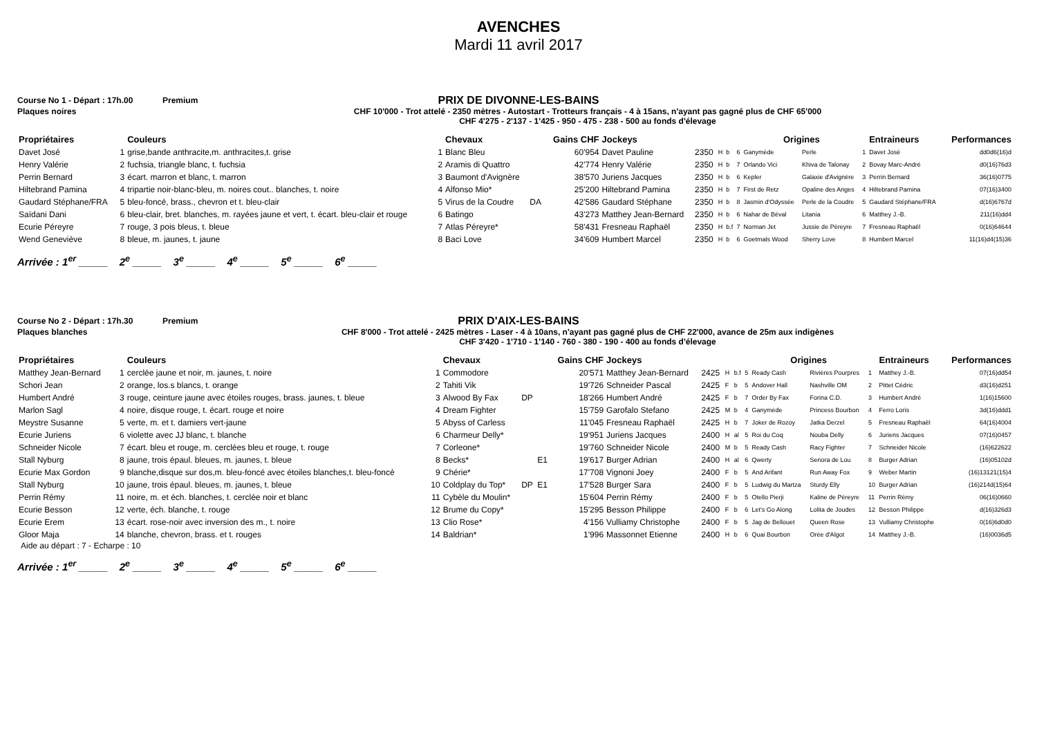AVENCHES
Mardi 11 avril 2017
Course No 1 - Départ : 17h.00
Premium
PRIX DE DIVONNE-LES-BAINS
Plaques noires
CHF 10'000 - Trot attelé - 2350 mètres - Autostart - Trotteurs français - 4 à 15ans, n'ayant pas gagné plus de CHF 65'000
CHF 4'275 - 2'137 - 1'425 - 950 - 475 - 238 - 500 au fonds d'élevage
| Propriétaires | | Couleurs | | Chevaux | | | Gains CHF | Jockeys | | | | | Origines | | | Entraineurs | Performances |
| --- | --- | --- | --- | --- | --- | --- | --- | --- | --- | --- | --- | --- | --- | --- | --- | --- | --- |
| Davet José | 1 | grise,bande anthracite,m. anthracites,t. grise | 1 | Blanc Bleu | | | 60'954 | Davet Pauline | 2350 | H | b | 6 | Ganymède | Perle | 1 | Davet José | dd0d6(16)d |
| Henry Valérie | 2 | fuchsia, triangle blanc, t. fuchsia | 2 | Aramis di Quattro | | | 42'774 | Henry Valérie | 2350 | H | b | 7 | Orlando Vici | Khiva de Talonay | 2 | Bovay Marc-André | d0(16)76d3 |
| Perrin Bernard | 3 | écart. marron et blanc, t. marron | 3 | Baumont d'Avignère | | | 38'570 | Juriens Jacques | 2350 | H | b | 6 | Kepler | Galaxie d'Avignère | 3 | Perrin Bernard | 36(16)0775 |
| Hiltebrand Pamina | 4 | tripartie noir-blanc-bleu, m. noires cout.. blanches, t. noire | 4 | Alfonso Mio* | | | 25'200 | Hiltebrand Pamina | 2350 | H | b | 7 | First de Retz | Opaline des Anges | 4 | Hiltebrand Pamina | 07(16)3400 |
| Gaudard Stéphane/FRA | 5 | bleu-foncé, brass., chevron et t. bleu-clair | 5 | Virus de la Coudre | DA | | 42'586 | Gaudard Stéphane | 2350 | H | b | 8 | Jasmin d'Odyssée | Perle de la Coudre | 5 | Gaudard Stéphane/FRA | d(16)6767d |
| Saïdani Dani | 6 | bleu-clair, bret. blanches, m. rayées jaune et vert, t. écart. bleu-clair et rouge | 6 | Batingo | | | 43'273 | Matthey Jean-Bernard | 2350 | H | b | 6 | Nahar de Béval | Litania | 6 | Matthey J.-B. | 211(16)dd4 |
| Ecurie Péreyre | 7 | rouge, 3 pois bleus, t. bleue | 7 | Atlas Péreyre* | | | 58'431 | Fresneau Raphaël | 2350 | H | b.f | 7 | Norman Jet | Jussie de Péreyre | 7 | Fresneau Raphaël | 0(16)64644 |
| Wend Geneviève | 8 | bleue, m. jaunes, t. jaune | 8 | Baci Love | | | 34'609 | Humbert Marcel | 2350 | H | b | 6 | Goetmals Wood | Sherry Love | 8 | Humbert Marcel | 11(16)d4(15)36 |
Arrivée : 1<sup>er</sup> _____ 2<sup>e</sup> _____ 3<sup>e</sup> _____ 4<sup>e</sup> _____ 5<sup>e</sup> _____ 6<sup>e</sup> _____
Course No 2 - Départ : 17h.30
Premium
PRIX D'AIX-LES-BAINS
Plaques blanches
CHF 8'000 - Trot attelé - 2425 mètres - Laser - 4 à 10ans, n'ayant pas gagné plus de CHF 22'000, avance de 25m aux indigènes
CHF 3'420 - 1'710 - 1'140 - 760 - 380 - 190 - 400 au fonds d'élevage
| Propriétaires | | Couleurs | | Chevaux | | | Gains CHF | Jockeys | | | | | Origines | | | Entraineurs | Performances |
| --- | --- | --- | --- | --- | --- | --- | --- | --- | --- | --- | --- | --- | --- | --- | --- | --- | --- |
| Matthey Jean-Bernard | 1 | cerclée jaune et noir, m. jaunes, t. noire | 1 | Commodore | | | 20'571 | Matthey Jean-Bernard | 2425 | H | b.f | 5 | Ready Cash | Rivières Pourpres | 1 | Matthey J.-B. | 07(16)dd54 |
| Schori Jean | 2 | orange, los.s blancs, t. orange | 2 | Tahiti Vik | | | 19'726 | Schneider Pascal | 2425 | F | b | 5 | Andover Hall | Nashville OM | 2 | Pittet Cédric | d3(16)d251 |
| Humbert André | 3 | rouge, ceinture jaune avec étoiles rouges, brass. jaunes, t. bleue | 3 | Alwood By Fax | DP | | 18'266 | Humbert André | 2425 | F | b | 7 | Order By Fax | Forina C.D. | 3 | Humbert André | 1(16)15600 |
| Marlon Sagl | 4 | noire, disque rouge, t. écart. rouge et noire | 4 | Dream Fighter | | | 15'759 | Garofalo Stefano | 2425 | M | b | 4 | Ganymède | Princess Bourbon | 4 | Ferro Loris | 3d(16)ddd1 |
| Meystre Susanne | 5 | verte, m. et t. damiers vert-jaune | 5 | Abyss of Carless | | | 11'045 | Fresneau Raphaël | 2425 | H | b | 7 | Joker de Rozoy | Jatka Derzel | 5 | Fresneau Raphaël | 64(16)4004 |
| Ecurie Juriens | 6 | violette avec JJ blanc, t. blanche | 6 | Charmeur Delly* | | | 19'951 | Juriens Jacques | 2400 | H | al | 5 | Roi du Coq | Nouba Delly | 6 | Juriens Jacques | 07(16)0457 |
| Schneider Nicole | 7 | écart. bleu et rouge, m. cerclées bleu et rouge, t. rouge | 7 | Corleone* | | | 19'760 | Schneider Nicole | 2400 | M | b | 5 | Ready Cash | Racy Fighter | 7 | Schneider Nicole | (16)622622 |
| Stall Nyburg | 8 | jaune, trois épaul. bleues, m. jaunes, t. bleue | 8 | Becks* | | E1 | 19'617 | Burger Adrian | 2400 | H | al | 6 | Qwerty | Senora de Lou | 8 | Burger Adrian | (16)05102d |
| Ecurie Max Gordon | 9 | blanche,disque sur dos,m. bleu-foncé avec étoiles blanches,t. bleu-foncé | 9 | Chérie* | | | 17'708 | Vignoni Joey | 2400 | F | b | 5 | And Arifant | Run Away Fox | 9 | Weber Martin | (16)13121(15)4 |
| Stall Nyburg | 10 | jaune, trois épaul. bleues, m. jaunes, t. bleue | 10 | Coldplay du Top* | DP | E1 | 17'528 | Burger Sara | 2400 | F | b | 5 | Ludwig du Martza | Sturdy Elly | 10 | Burger Adrian | (16)214d(15)64 |
| Perrin Rémy | 11 | noire, m. et éch. blanches, t. cerclée noir et blanc | 11 | Cybèle du Moulin* | | | 15'604 | Perrin Rémy | 2400 | F | b | 5 | Otello Pierji | Kaline de Péreyre | 11 | Perrin Rémy | 06(16)0660 |
| Ecurie Besson | 12 | verte, éch. blanche, t. rouge | 12 | Brume du Copy* | | | 15'295 | Besson Philippe | 2400 | F | b | 6 | Let's Go Along | Lolita de Joudes | 12 | Besson Philippe | d(16)326d3 |
| Ecurie Erem | 13 | écart. rose-noir avec inversion des m., t. noire | 13 | Clio Rose* | | | 4'156 | Vulliamy Christophe | 2400 | F | b | 5 | Jag de Bellouet | Queen Rose | 13 | Vulliamy Christophe | 0(16)6d0d0 |
| Gloor Maja | 14 | blanche, chevron, brass. et t. rouges | 14 | Baldrian* | | | 1'996 | Massonnet Etienne | 2400 | H | b | 6 | Quai Bourbon | Orée d'Algot | 14 | Matthey J.-B. | (16)0036d5 |
Aide au départ : 7 - Echarpe : 10
Arrivée : 1<sup>er</sup> _____ 2<sup>e</sup> _____ 3<sup>e</sup> _____ 4<sup>e</sup> _____ 5<sup>e</sup> _____ 6<sup>e</sup> _____